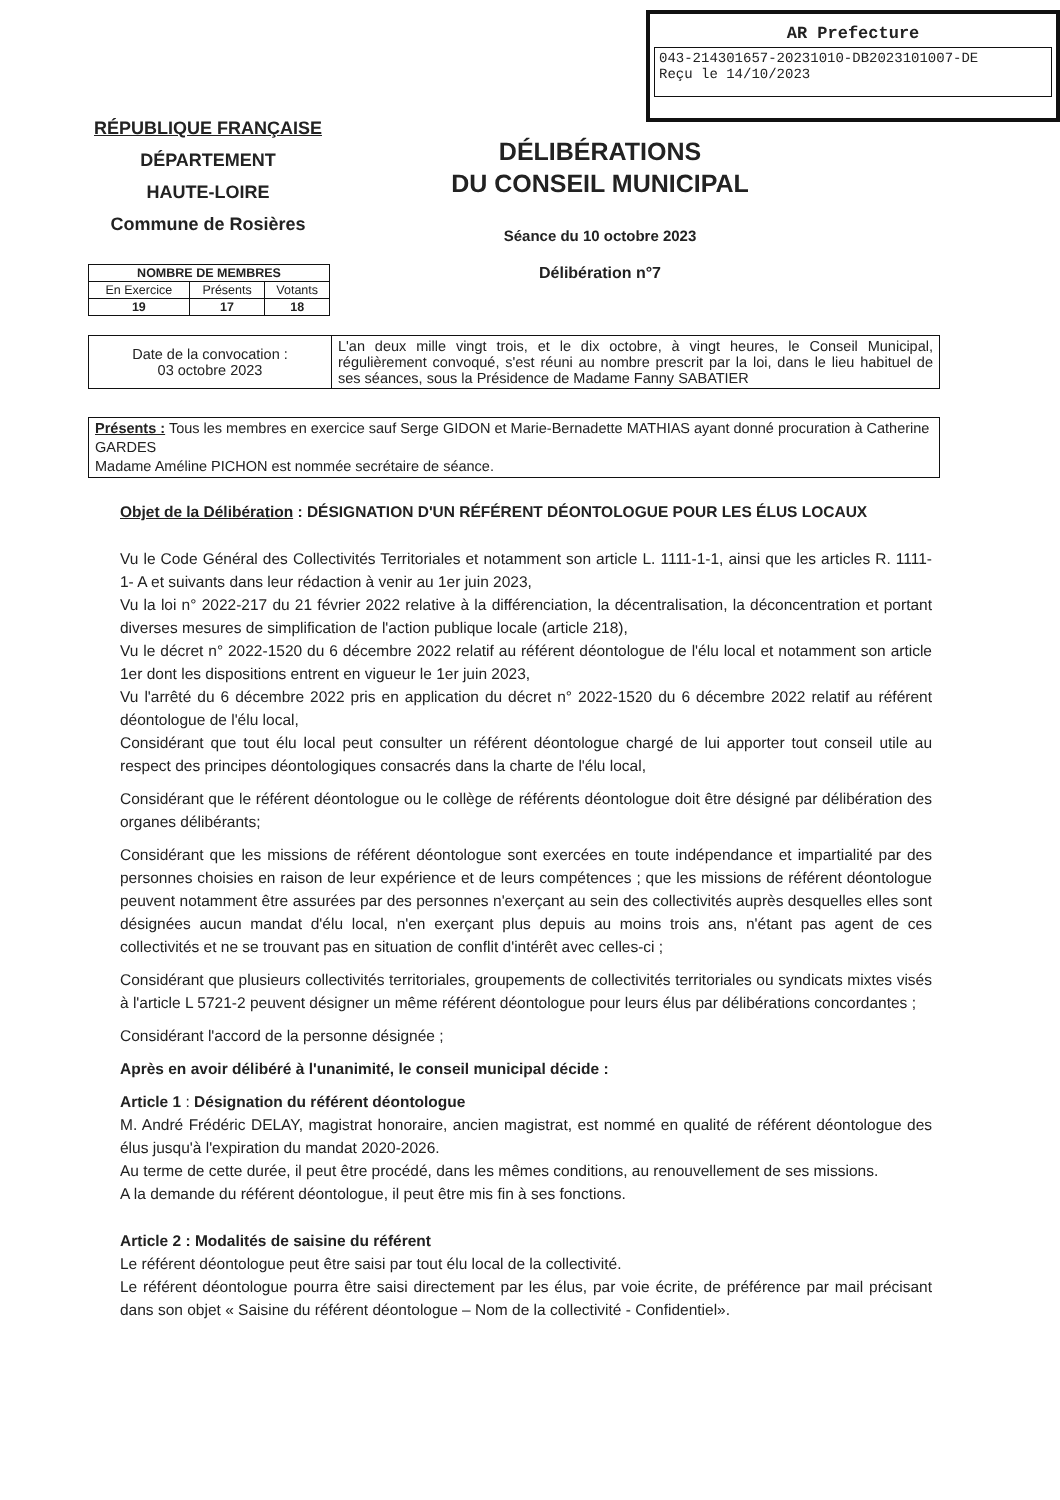AR Prefecture
043-214301657-20231010-DB2023101007-DE
Reçu le 14/10/2023
RÉPUBLIQUE FRANÇAISE
DÉPARTEMENT
HAUTE-LOIRE
Commune de Rosières
DÉLIBÉRATIONS
DU CONSEIL MUNICIPAL
Séance du 10 octobre 2023
Délibération n°7
| NOMBRE DE MEMBRES | | |
| --- | --- | --- |
| En Exercice | Présents | Votants |
| 19 | 17 | 18 |
| Date de la convocation : 03 octobre 2023 | L'an deux mille vingt trois, et le dix octobre, à vingt heures, le Conseil Municipal, régulièrement convoqué, s'est réuni au nombre prescrit par la loi, dans le lieu habituel de ses séances, sous la Présidence de Madame Fanny SABATIER |
Présents : Tous les membres en exercice sauf Serge GIDON et Marie-Bernadette MATHIAS ayant donné procuration à Catherine GARDES
Madame Améline PICHON est nommée secrétaire de séance.
Objet de la Délibération : DÉSIGNATION D'UN RÉFÉRENT DÉONTOLOGUE POUR LES ÉLUS LOCAUX
Vu le Code Général des Collectivités Territoriales et notamment son article L. 1111-1-1, ainsi que les articles R. 1111-1- A et suivants dans leur rédaction à venir au 1er juin 2023,
Vu la loi n° 2022-217 du 21 février 2022 relative à la différenciation, la décentralisation, la déconcentration et portant diverses mesures de simplification de l'action publique locale (article 218),
Vu le décret n° 2022-1520 du 6 décembre 2022 relatif au référent déontologue de l'élu local et notamment son article 1er dont les dispositions entrent en vigueur le 1er juin 2023,
Vu l'arrêté du 6 décembre 2022 pris en application du décret n° 2022-1520 du 6 décembre 2022 relatif au référent déontologue de l'élu local,
Considérant que tout élu local peut consulter un référent déontologue chargé de lui apporter tout conseil utile au respect des principes déontologiques consacrés dans la charte de l'élu local,
Considérant que le référent déontologue ou le collège de référents déontologue doit être désigné par délibération des organes délibérants;
Considérant que les missions de référent déontologue sont exercées en toute indépendance et impartialité par des personnes choisies en raison de leur expérience et de leurs compétences ; que les missions de référent déontologue peuvent notamment être assurées par des personnes n'exerçant au sein des collectivités auprès desquelles elles sont désignées aucun mandat d'élu local, n'en exerçant plus depuis au moins trois ans, n'étant pas agent de ces collectivités et ne se trouvant pas en situation de conflit d'intérêt avec celles-ci ;
Considérant que plusieurs collectivités territoriales, groupements de collectivités territoriales ou syndicats mixtes visés à l'article L 5721-2 peuvent désigner un même référent déontologue pour leurs élus par délibérations concordantes ;
Considérant l'accord de la personne désignée ;
Après en avoir délibéré à l'unanimité, le conseil municipal décide :
Article 1 : Désignation du référent déontologue
M. André Frédéric DELAY, magistrat honoraire, ancien magistrat, est nommé en qualité de référent déontologue des élus jusqu'à l'expiration du mandat 2020-2026.
Au terme de cette durée, il peut être procédé, dans les mêmes conditions, au renouvellement de ses missions.
A la demande du référent déontologue, il peut être mis fin à ses fonctions.
Article 2 : Modalités de saisine du référent
Le référent déontologue peut être saisi par tout élu local de la collectivité.
Le référent déontologue pourra être saisi directement par les élus, par voie écrite, de préférence par mail précisant dans son objet « Saisine du référent déontologue – Nom de la collectivité - Confidentiel».